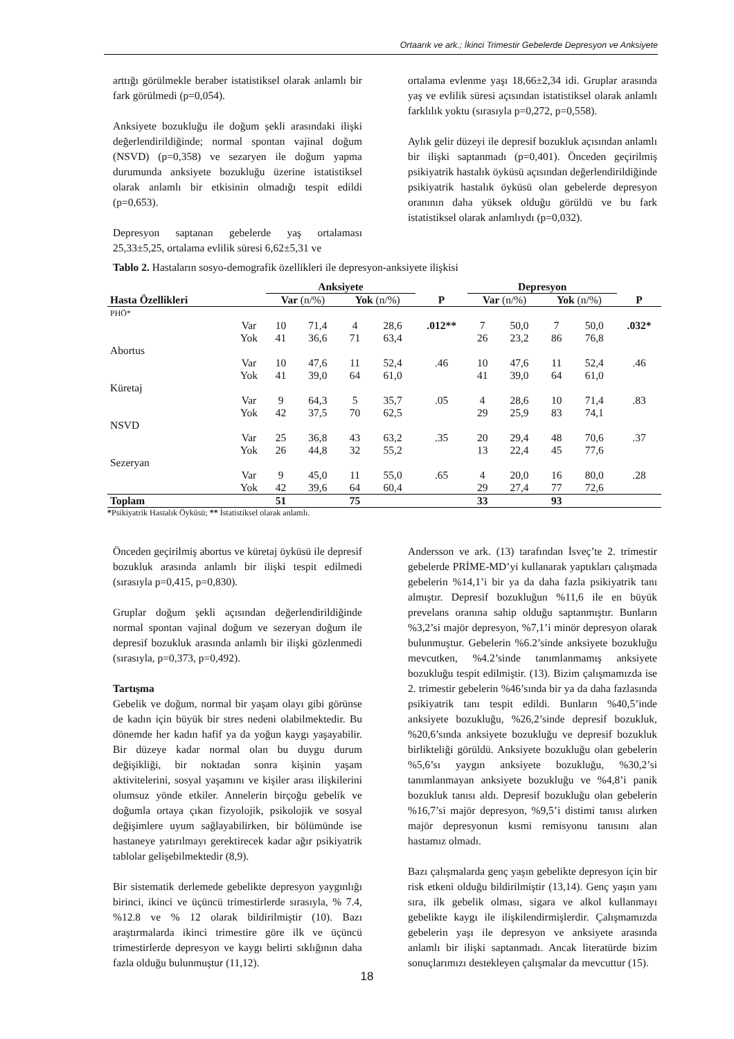Ortaarık ve ark.; İkinci Trimestir Gebelerde Depresyon ve Anksiyete
arttığı görülmekle beraber istatistiksel olarak anlamlı bir fark görülmedi (p=0,054).
Anksiyete bozukluğu ile doğum şekli arasındaki ilişki değerlendirildiğinde; normal spontan vajinal doğum (NSVD) (p=0,358) ve sezaryen ile doğum yapma durumunda anksiyete bozukluğu üzerine istatistiksel olarak anlamlı bir etkisinin olmadığı tespit edildi (p=0,653).
Depresyon saptanan gebelerde yaş ortalaması 25,33±5,25, ortalama evlilik süresi 6,62±5,31 ve
ortalama evlenme yaşı 18,66±2,34 idi. Gruplar arasında yaş ve evlilik süresi açısından istatistiksel olarak anlamlı farklılık yoktu (sırasıyla p=0,272, p=0,558).
Aylık gelir düzeyi ile depresif bozukluk açısından anlamlı bir ilişki saptanmadı (p=0,401). Önceden geçirilmiş psikiyatrik hastalık öyküsü açısından değerlendirildiğinde psikiyatrik hastalık öyküsü olan gebelerde depresyon oranının daha yüksek olduğu görüldü ve bu fark istatistiksel olarak anlamlıydı (p=0,032).
Tablo 2. Hastaların sosyo-demografik özellikleri ile depresyon-anksiyete ilişkisi
| | | Anksiyete | | | | | Depresyon | | | | |
| --- | --- | --- | --- | --- | --- | --- | --- | --- | --- | --- | --- |
| Hasta Özellikleri | | Var (n/%) | | Yok (n/%) | | P | Var (n/%) | | Yok (n/%) | | P |
| PHÖ* | | | | | | | | | | | |
| | Var | 10 | 71,4 | 4 | 28,6 | .012** | 7 | 50,0 | 7 | 50,0 | .032* |
| | Yok | 41 | 36,6 | 71 | 63,4 | | 26 | 23,2 | 86 | 76,8 | |
| Abortus | | | | | | | | | | | |
| | Var | 10 | 47,6 | 11 | 52,4 | .46 | 10 | 47,6 | 11 | 52,4 | .46 |
| | Yok | 41 | 39,0 | 64 | 61,0 | | 41 | 39,0 | 64 | 61,0 | |
| Küretaj | | | | | | | | | | | |
| | Var | 9 | 64,3 | 5 | 35,7 | .05 | 4 | 28,6 | 10 | 71,4 | .83 |
| | Yok | 42 | 37,5 | 70 | 62,5 | | 29 | 25,9 | 83 | 74,1 | |
| NSVD | | | | | | | | | | | |
| | Var | 25 | 36,8 | 43 | 63,2 | .35 | 20 | 29,4 | 48 | 70,6 | .37 |
| | Yok | 26 | 44,8 | 32 | 55,2 | | 13 | 22,4 | 45 | 77,6 | |
| Sezeryan | | | | | | | | | | | |
| | Var | 9 | 45,0 | 11 | 55,0 | .65 | 4 | 20,0 | 16 | 80,0 | .28 |
| | Yok | 42 | 39,6 | 64 | 60,4 | | 29 | 27,4 | 77 | 72,6 | |
| Toplam | | 51 | | 75 | | | 33 | | 93 | | |
*Psikiyatrik Hastalık Öyküsü; ** İstatistiksel olarak anlamlı.
Önceden geçirilmiş abortus ve küretaj öyküsü ile depresif bozukluk arasında anlamlı bir ilişki tespit edilmedi (sırasıyla p=0,415, p=0,830).
Gruplar doğum şekli açısından değerlendirildiğinde normal spontan vajinal doğum ve sezeryan doğum ile depresif bozukluk arasında anlamlı bir ilişki gözlenmedi (sırasıyla, p=0,373, p=0,492).
Tartışma
Gebelik ve doğum, normal bir yaşam olayı gibi görünse de kadın için büyük bir stres nedeni olabilmektedir. Bu dönemde her kadın hafif ya da yoğun kaygı yaşayabilir. Bir düzeye kadar normal olan bu duygu durum değişikliği, bir noktadan sonra kişinin yaşam aktivitelerini, sosyal yaşamını ve kişiler arası ilişkilerini olumsuz yönde etkiler. Annelerin birçoğu gebelik ve doğumla ortaya çıkan fizyolojik, psikolojik ve sosyal değişimlere uyum sağlayabilirken, bir bölümünde ise hastaneye yatırılmayı gerektirecek kadar ağır psikiyatrik tablolar gelişebilmektedir (8,9).
Bir sistematik derlemede gebelikte depresyon yaygınlığı birinci, ikinci ve üçüncü trimestirlerde sırasıyla, % 7.4, %12.8 ve % 12 olarak bildirilmiştir (10). Bazı araştırmalarda ikinci trimestire göre ilk ve üçüncü trimestirlerde depresyon ve kaygı belirti sıklığının daha fazla olduğu bulunmuştur (11,12).
Andersson ve ark. (13) tarafından İsveç’te 2. trimestir gebelerde PRİME-MD’yi kullanarak yaptıkları çalışmada gebelerin %14,1’i bir ya da daha fazla psikiyatrik tanı almıştır. Depresif bozukluğun %11,6 ile en büyük prevelans oranına sahip olduğu saptanmıştır. Bunların %3,2’si majör depresyon, %7,1’i minör depresyon olarak bulunmuştur. Gebelerin %6.2’sinde anksiyete bozukluğu mevcutken, %4.2’sinde tanımlanmamış anksiyete bozukluğu tespit edilmiştir. (13). Bizim çalışmamızda ise 2. trimestir gebelerin %46’sında bir ya da daha fazlasında psikiyatrik tanı tespit edildi. Bunların %40,5’inde anksiyete bozukluğu, %26,2’sinde depresif bozukluk, %20,6’sında anksiyete bozukluğu ve depresif bozukluk birlikteliği görüldü. Anksiyete bozukluğu olan gebelerin %5,6’sı yaygın anksiyete bozukluğu, %30,2’si tanımlanmayan anksiyete bozukluğu ve %4,8’i panik bozukluk tanısı aldı. Depresif bozukluğu olan gebelerin %16,7’si majör depresyon, %9,5’i distimi tanısı alırken majör depresyonun kısmi remisyonu tanısını alan hastamız olmadı.
Bazı çalışmalarda genç yaşın gebelikte depresyon için bir risk etkeni olduğu bildirilmiştir (13,14). Genç yaşın yanı sıra, ilk gebelik olması, sigara ve alkol kullanmayı gebelikte kaygı ile ilişkilendirmişlerdir. Çalışmamızda gebelerin yaşı ile depresyon ve anksiyete arasında anlamlı bir ilişki saptanmadı. Ancak literatürde bizim sonuçlarımızı destekleyen çalışmalar da mevcuttur (15).
18